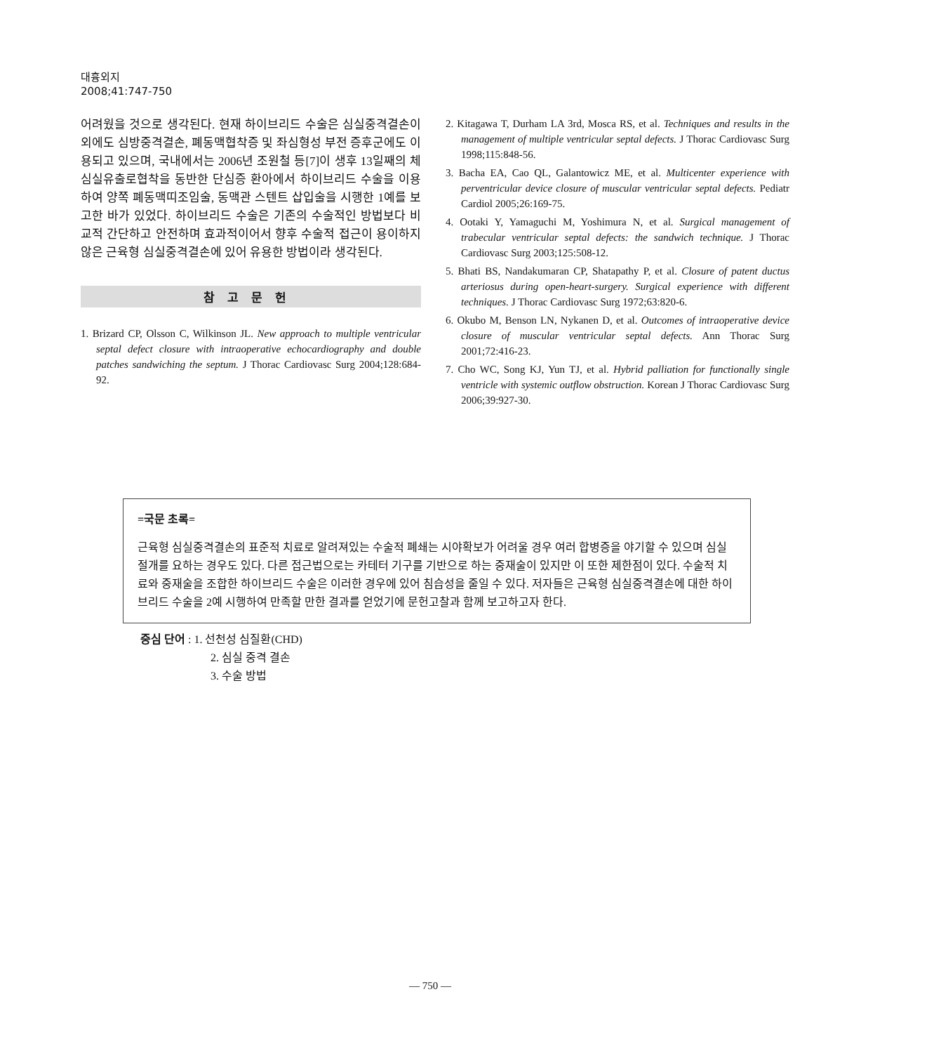대흉외지
2008;41:747-750
어려웠을 것으로 생각된다. 현재 하이브리드 수술은 심실중격결손이외에도 심방중격결손, 폐동맥협착증 및 좌심형성 부전 증후군에도 이용되고 있으며, 국내에서는 2006년 조원철 등[7]이 생후 13일째의 체심실유출로협착을 동반한 단심증 환아에서 하이브리드 수술을 이용하여 양쪽 폐동맥띠조임술, 동맥관 스텐트 삽입술을 시행한 1예를 보고한 바가 있었다. 하이브리드 수술은 기존의 수술적인 방법보다 비교적 간단하고 안전하며 효과적이어서 향후 수술적 접근이 용이하지 않은 근육형 심실중격결손에 있어 유용한 방법이라 생각된다.
참고문헌
1. Brizard CP, Olsson C, Wilkinson JL. New approach to multiple ventricular septal defect closure with intraoperative echocardiography and double patches sandwiching the septum. J Thorac Cardiovasc Surg 2004;128:684-92.
2. Kitagawa T, Durham LA 3rd, Mosca RS, et al. Techniques and results in the management of multiple ventricular septal defects. J Thorac Cardiovasc Surg 1998;115:848-56.
3. Bacha EA, Cao QL, Galantowicz ME, et al. Multicenter experience with perventricular device closure of muscular ventricular septal defects. Pediatr Cardiol 2005;26:169-75.
4. Ootaki Y, Yamaguchi M, Yoshimura N, et al. Surgical management of trabecular ventricular septal defects: the sandwich technique. J Thorac Cardiovasc Surg 2003;125:508-12.
5. Bhati BS, Nandakumaran CP, Shatapathy P, et al. Closure of patent ductus arteriosus during open-heart-surgery. Surgical experience with different techniques. J Thorac Cardiovasc Surg 1972;63:820-6.
6. Okubo M, Benson LN, Nykanen D, et al. Outcomes of intraoperative device closure of muscular ventricular septal defects. Ann Thorac Surg 2001;72:416-23.
7. Cho WC, Song KJ, Yun TJ, et al. Hybrid palliation for functionally single ventricle with systemic outflow obstruction. Korean J Thorac Cardiovasc Surg 2006;39:927-30.
=국문 초록=
근육형 심실중격결손의 표준적 치료로 알려져있는 수술적 폐쇄는 시야확보가 어려울 경우 여러 합병증을 야기할 수 있으며 심실절개를 요하는 경우도 있다. 다른 접근법으로는 카테터 기구를 기반으로 하는 중재술이 있지만 이 또한 제한점이 있다. 수술적 치료와 중재술을 조합한 하이브리드 수술은 이러한 경우에 있어 침습성을 줄일 수 있다. 저자들은 근육형 심실중격결손에 대한 하이브리드 수술을 2예 시행하여 만족할 만한 결과를 얻었기에 문헌고찰과 함께 보고하고자 한다.
중심 단어 : 1. 선천성 심질환(CHD)
2. 심실 중격 결손
3. 수술 방법
— 750 —